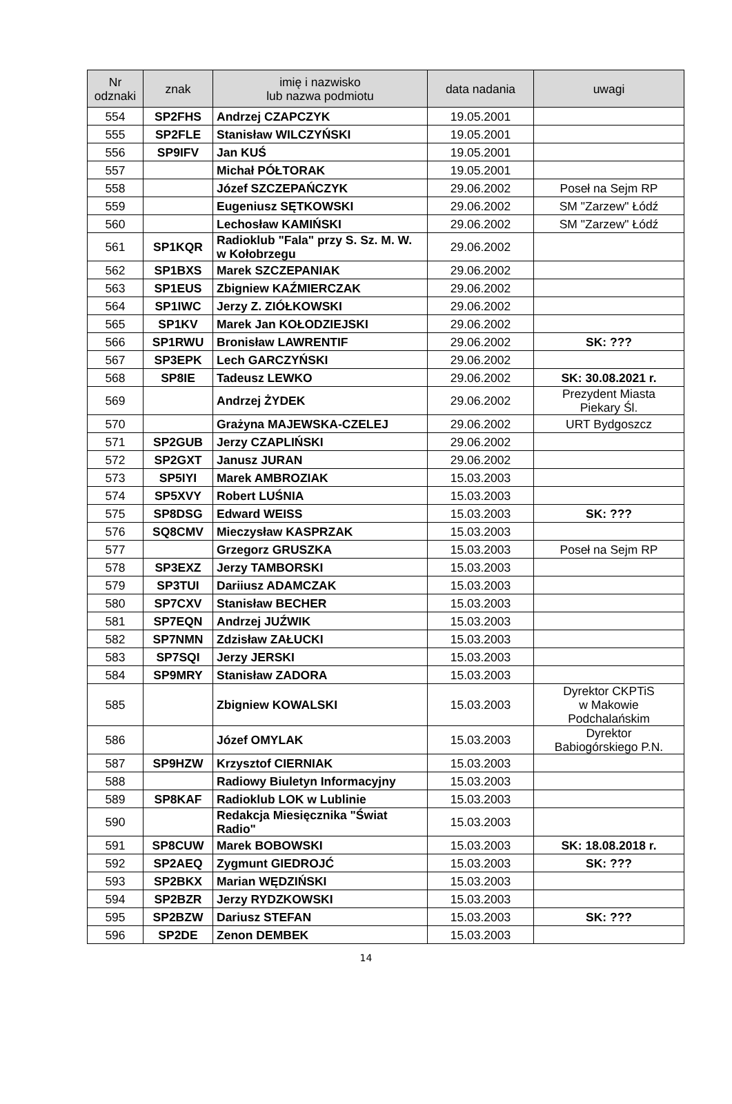| Nr odznaki | znak | imię i nazwisko lub nazwa podmiotu | data nadania | uwagi |
| --- | --- | --- | --- | --- |
| 554 | SP2FHS | Andrzej CZAPCZYK | 19.05.2001 | |
| 555 | SP2FLE | Stanisław WILCZYŃSKI | 19.05.2001 | |
| 556 | SP9IFV | Jan KUŚ | 19.05.2001 | |
| 557 | | Michał PÓŁTORAK | 19.05.2001 | |
| 558 | | Józef SZCZEPAŃCZYK | 29.06.2002 | Poseł na Sejm RP |
| 559 | | Eugeniusz SĘTKOWSKI | 29.06.2002 | SM "Zarzew" Łódź |
| 560 | | Lechosław KAMIŃSKI | 29.06.2002 | SM "Zarzew" Łódź |
| 561 | SP1KQR | Radioklub "Fala" przy S. Sz. M. W. w Kołobrzegu | 29.06.2002 | |
| 562 | SP1BXS | Marek SZCZEPANIAK | 29.06.2002 | |
| 563 | SP1EUS | Zbigniew KAŹMIERCZAK | 29.06.2002 | |
| 564 | SP1IWC | Jerzy Z. ZIÓŁKOWSKI | 29.06.2002 | |
| 565 | SP1KV | Marek Jan KOŁODZIEJSKI | 29.06.2002 | |
| 566 | SP1RWU | Bronisław LAWRENTIF | 29.06.2002 | SK: ??? |
| 567 | SP3EPK | Lech GARCZYŃSKI | 29.06.2002 | |
| 568 | SP8IE | Tadeusz LEWKO | 29.06.2002 | SK: 30.08.2021 r. |
| 569 | | Andrzej ŻYDEK | 29.06.2002 | Prezydent Miasta Piekary Śl. |
| 570 | | Grażyna MAJEWSKA-CZELEJ | 29.06.2002 | URT Bydgoszcz |
| 571 | SP2GUB | Jerzy CZAPLIŃSKI | 29.06.2002 | |
| 572 | SP2GXT | Janusz JURAN | 29.06.2002 | |
| 573 | SP5IYI | Marek AMBROZIAK | 15.03.2003 | |
| 574 | SP5XVY | Robert LUŚNIA | 15.03.2003 | |
| 575 | SP8DSG | Edward WEISS | 15.03.2003 | SK: ??? |
| 576 | SQ8CMV | Mieczysław KASPRZAK | 15.03.2003 | |
| 577 | | Grzegorz GRUSZKA | 15.03.2003 | Poseł na Sejm RP |
| 578 | SP3EXZ | Jerzy TAMBORSKI | 15.03.2003 | |
| 579 | SP3TUI | Dariiusz ADAMCZAK | 15.03.2003 | |
| 580 | SP7CXV | Stanisław BECHER | 15.03.2003 | |
| 581 | SP7EQN | Andrzej JUŹWIK | 15.03.2003 | |
| 582 | SP7NMN | Zdzisław ZAŁUCKI | 15.03.2003 | |
| 583 | SP7SQI | Jerzy JERSKI | 15.03.2003 | |
| 584 | SP9MRY | Stanisław ZADORA | 15.03.2003 | |
| 585 | | Zbigniew KOWALSKI | 15.03.2003 | Dyrektor CKPTiS w Makowie Podchalańskim |
| 586 | | Józef OMYLAK | 15.03.2003 | Dyrektor Babiogórskiego P.N. |
| 587 | SP9HZW | Krzysztof CIERNIAK | 15.03.2003 | |
| 588 | | Radiowy Biuletyn Informacyjny | 15.03.2003 | |
| 589 | SP8KAF | Radioklub LOK w Lublinie | 15.03.2003 | |
| 590 | | Redakcja Miesięcznika "Świat Radio" | 15.03.2003 | |
| 591 | SP8CUW | Marek BOBOWSKI | 15.03.2003 | SK: 18.08.2018 r. |
| 592 | SP2AEQ | Zygmunt GIEDROJĆ | 15.03.2003 | SK: ??? |
| 593 | SP2BKX | Marian WĘDZIŃSKI | 15.03.2003 | |
| 594 | SP2BZR | Jerzy RYDZKOWSKI | 15.03.2003 | |
| 595 | SP2BZW | Dariusz STEFAN | 15.03.2003 | SK: ??? |
| 596 | SP2DE | Zenon DEMBEK | 15.03.2003 | |
14